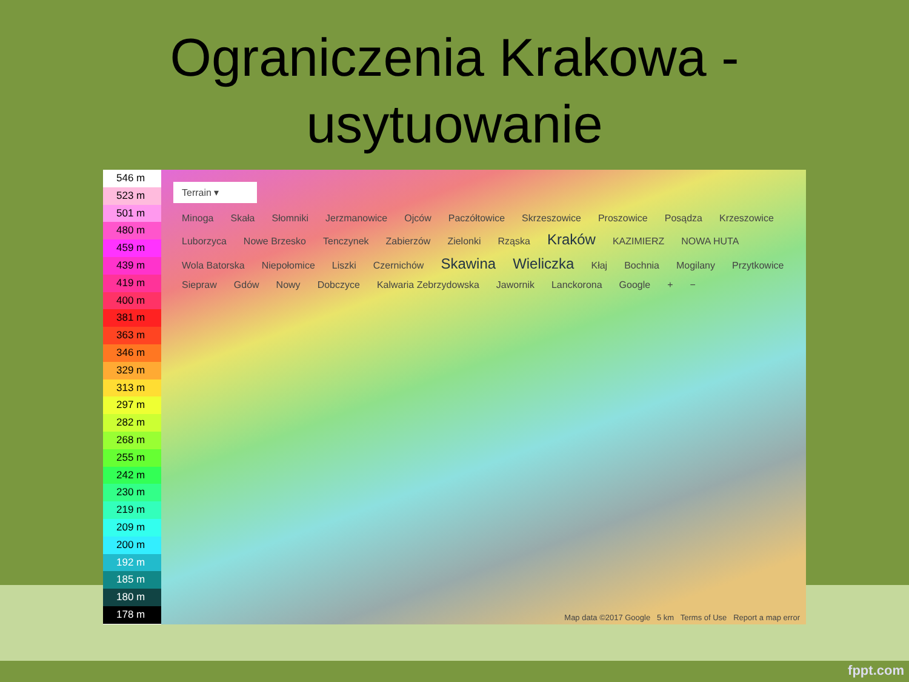Ograniczenia Krakowa -
usytuowanie
546 m
523 m
501 m
480 m
459 m
439 m
419 m
400 m
381 m
363 m
346 m
329 m
313 m
297 m
282 m
268 m
255 m
242 m
230 m
219 m
209 m
200 m
192 m
185 m
180 m
178 m
Terrain ▾
Minoga Skała Słomniki Jerzmanowice Ojców Paczółtowice Skrzeszowice Proszowice Posądza Krzeszowice Luborzyca Nowe Brzesko Tenczynek Zabierzów Zielonki Rząska Kraków KAZIMIERZ NOWA HUTA Wola Batorska Niepołomice Liszki Czernichów Skawina Wieliczka Kłaj Bochnia Mogilany Przytkowice Siepraw Gdów Nowy Dobczyce Kalwaria Zebrzydowska Jawornik Lanckorona Google + −
Map data ©2017 Google 5 km Terms of Use Report a map error
fppt.com